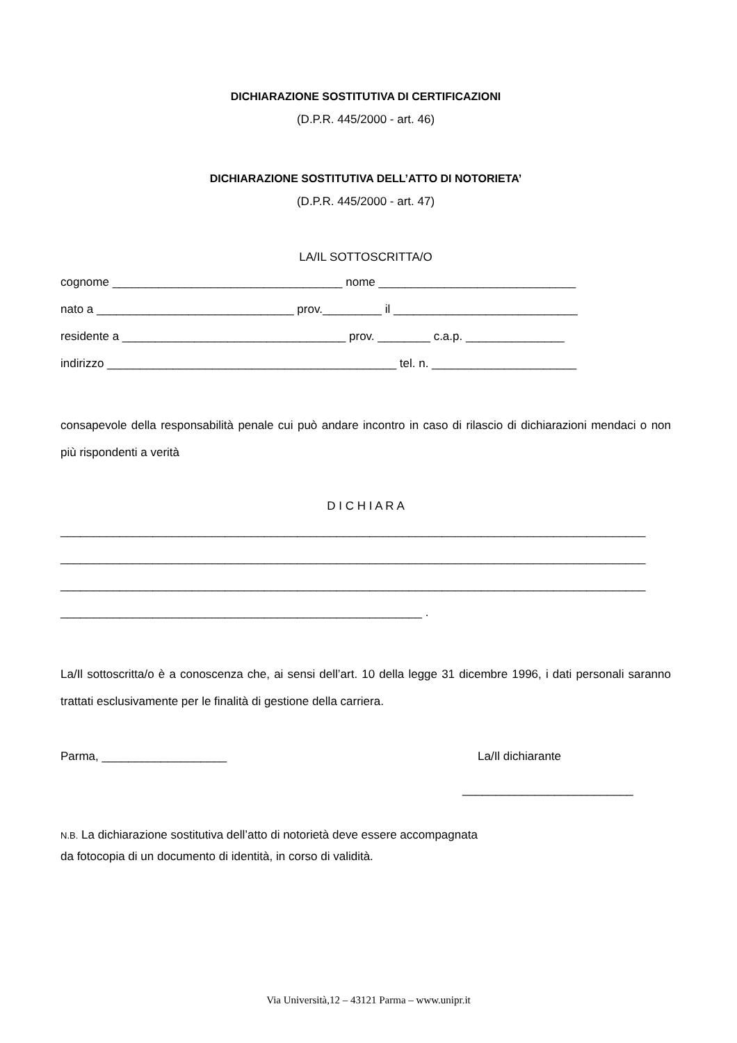DICHIARAZIONE SOSTITUTIVA DI CERTIFICAZIONI
(D.P.R. 445/2000 - art. 46)
DICHIARAZIONE SOSTITUTIVA DELL’ATTO DI NOTORIETA’
(D.P.R. 445/2000 - art. 47)
LA/IL SOTTOSCRITTA/O
cognome ___________________________________ nome ______________________________
nato a ______________________________ prov._________ il ____________________________
residente a __________________________________ prov. ________ c.a.p. _______________
indirizzo ____________________________________________ tel. n. ______________________
consapevole della responsabilità penale cui può andare incontro in caso di rilascio di dichiarazioni mendaci o non più rispondenti a verità
D I C H I A R A
_________________________________________________________________________________________
_________________________________________________________________________________________
_________________________________________________________________________________________
_______________________________________________________ .
La/Il sottoscritta/o è a conoscenza che, ai sensi dell’art. 10 della legge 31 dicembre 1996, i dati personali saranno trattati esclusivamente per le finalità di gestione della carriera.
Parma, ___________________ La/Il dichiarante
__________________________
N.B. La dichiarazione sostitutiva dell’atto di notorietà deve essere accompagnata
da fotocopia di un documento di identità, in corso di validità.
Via Università,12 – 43121 Parma – www.unipr.it